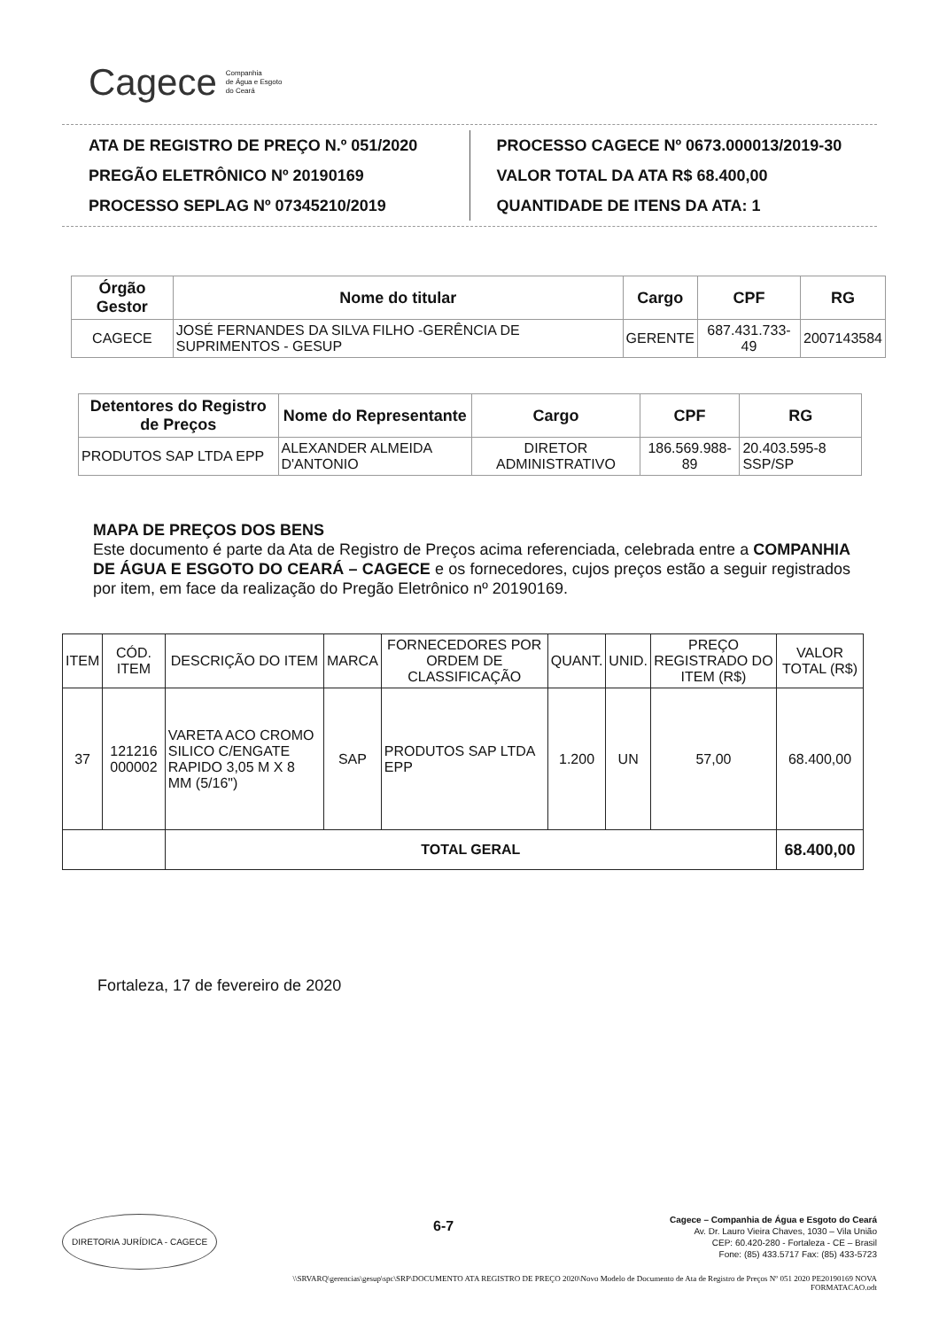Cagece Companhia
de Água e Esgoto
do Ceará
ATA DE REGISTRO DE PREÇO N.º 051/2020
PREGÃO ELETRÔNICO Nº 20190169
PROCESSO SEPLAG Nº 07345210/2019
PROCESSO CAGECE Nº 0673.000013/2019-30
VALOR TOTAL DA ATA R$ 68.400,00
QUANTIDADE DE ITENS DA ATA: 1
| Órgão Gestor | Nome do titular | Cargo | CPF | RG |
| --- | --- | --- | --- | --- |
| CAGECE | JOSÉ FERNANDES DA SILVA FILHO -GERÊNCIA DE SUPRIMENTOS - GESUP | GERENTE | 687.431.733-49 | 2007143584 |
| Detentores do Registro de Preços | Nome do Representante | Cargo | CPF | RG |
| --- | --- | --- | --- | --- |
| PRODUTOS SAP LTDA EPP | ALEXANDER ALMEIDA D'ANTONIO | DIRETOR ADMINISTRATIVO | 186.569.988-89 | 20.403.595-8 SSP/SP |
MAPA DE PREÇOS DOS BENS
Este documento é parte da Ata de Registro de Preços acima referenciada, celebrada entre a COMPANHIA DE ÁGUA E ESGOTO DO CEARÁ – CAGECE e os fornecedores, cujos preços estão a seguir registrados por item, em face da realização do Pregão Eletrônico nº 20190169.
| ITEM | CÓD. ITEM | DESCRIÇÃO DO ITEM | MARCA | FORNECEDORES POR ORDEM DE CLASSIFICAÇÃO | QUANT. | UNID. | PREÇO REGISTRADO DO ITEM (R$) | VALOR TOTAL (R$) |
| --- | --- | --- | --- | --- | --- | --- | --- | --- |
| 37 | 121216 000002 | VARETA ACO CROMO SILICO C/ENGATE RAPIDO 3,05 M X 8 MM (5/16") | SAP | PRODUTOS SAP LTDA EPP | 1.200 | UN | 57,00 | 68.400,00 |
| | | TOTAL GERAL | | | | | | 68.400,00 |
Fortaleza, 17 de fevereiro de 2020
DIRETORIA JURÍDICA - CAGECE 6-7 Cagece – Companhia de Água e Esgoto do Ceará
Av. Dr. Lauro Vieira Chaves, 1030 – Vila União
CEP: 60.420-280 - Fortaleza - CE – Brasil
Fone: (85) 433.5717 Fax: (85) 433-5723
\\SRVARQ\gerencias\gesup\spc\SRP\DOCUMENTO ATA REGISTRO DE PREÇO 2020\Novo Modelo de Documento de Ata de Registro de Preços Nº 051 2020 PE20190169 NOVA
FORMATACAO.odt